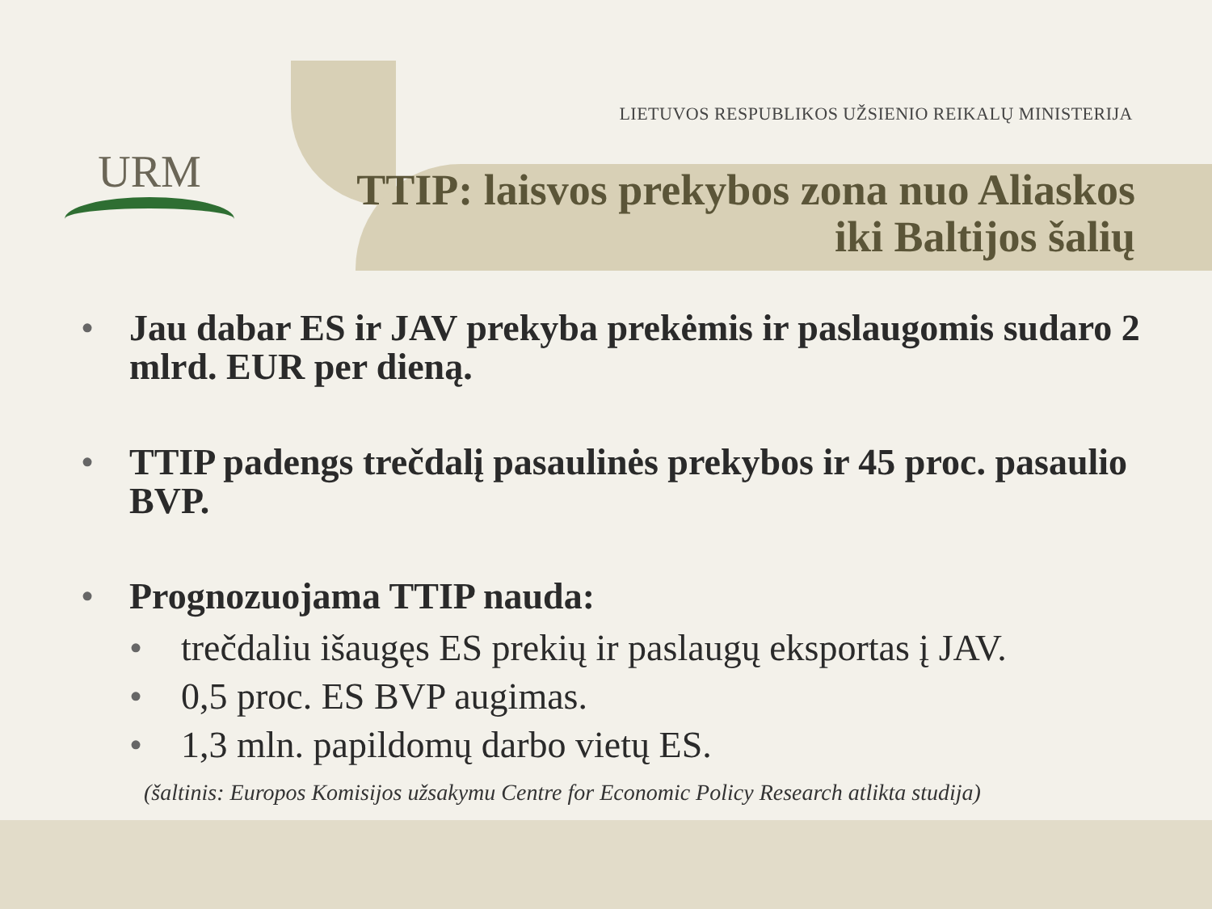URM
LIETUVOS RESPUBLIKOS UŽSIENIO REIKALŲ MINISTERIJA
TTIP: laisvos prekybos zona nuo Aliaskos
iki Baltijos šalių
• Jau dabar ES ir JAV prekyba prekėmis ir paslaugomis sudaro 2 mlrd. EUR per dieną.
• TTIP padengs trečdalį pasaulinės prekybos ir 45 proc. pasaulio BVP.
• Prognozuojama TTIP nauda:
• trečdaliu išaugęs ES prekių ir paslaugų eksportas į JAV.
• 0,5 proc. ES BVP augimas.
• 1,3 mln. papildomų darbo vietų ES.
(šaltinis: Europos Komisijos užsakymu Centre for Economic Policy Research atlikta studija)